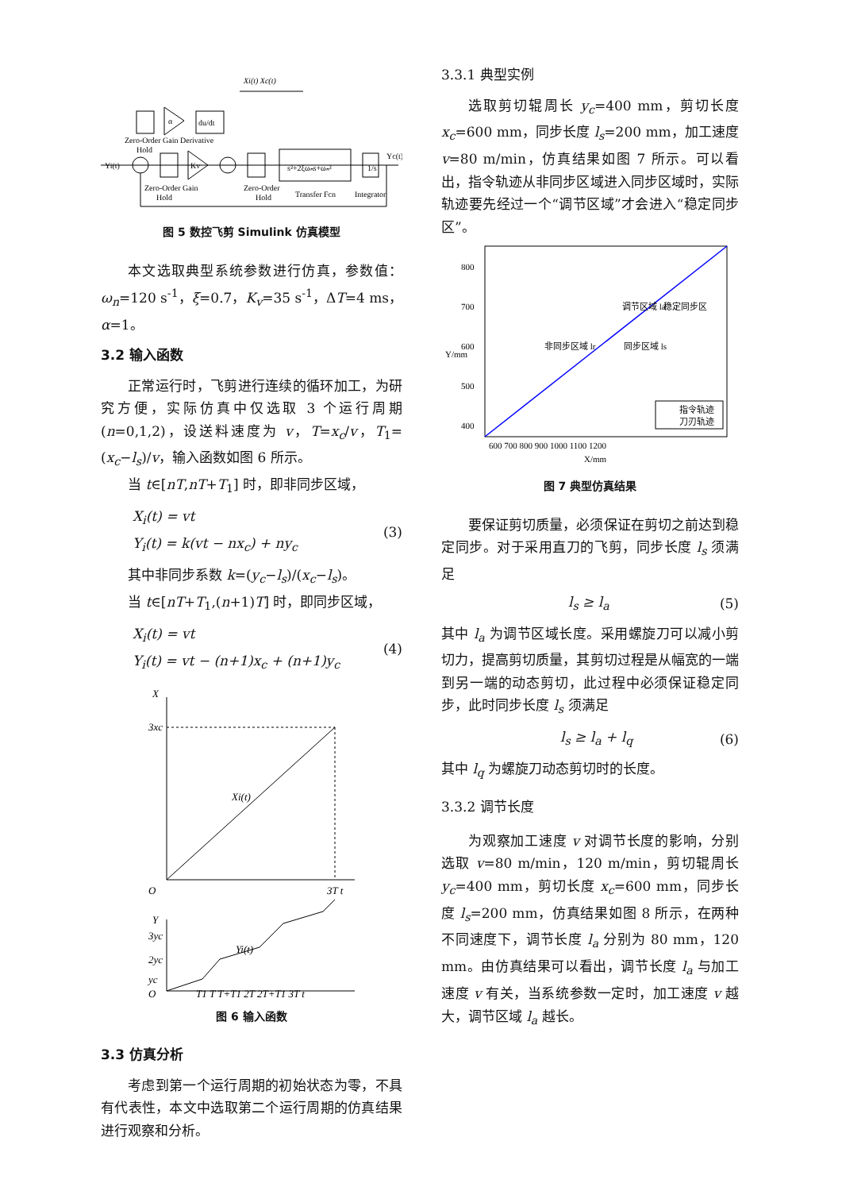Xi(t) Xc(t)
α
du/dt
Zero-Order Gain Derivative
Hold
Yi(t)
Kv
s²+2ξωₙs+ωₙ²
1/s
Yc(t)
Zero-Order Gain
Zero-Order
Hold
Hold
Transfer Fcn
Integrator
图 5 数控飞剪 Simulink 仿真模型
本文选取典型系统参数进行仿真，参数值：ω<sub>n</sub>=120 s<sup>-1</sup>，ξ=0.7，K<sub>v</sub>=35 s<sup>-1</sup>，ΔT=4 ms，α=1。
3.2 输入函数
正常运行时，飞剪进行连续的循环加工，为研究方便，实际仿真中仅选取 3 个运行周期(n=0,1,2)，设送料速度为 v，T=x<sub>c</sub>/v，T<sub>1</sub>=(x<sub>c</sub>−l<sub>s</sub>)/v，输入函数如图 6 所示。
当 t∈[nT,nT+T<sub>1</sub>] 时，即非同步区域，
X<sub>i</sub>(t) = vt
Y<sub>i</sub>(t) = k(vt − nx<sub>c</sub>) + ny<sub>c</sub> (3)
其中非同步系数 k=(y<sub>c</sub>−l<sub>s</sub>)/(x<sub>c</sub>−l<sub>s</sub>)。
当 t∈[nT+T<sub>1</sub>,(n+1)T] 时，即同步区域，
X<sub>i</sub>(t) = vt
Y<sub>i</sub>(t) = vt − (n+1)x<sub>c</sub> + (n+1)y<sub>c</sub> (4)
X
3xc
O
3T t
Xi(t)
Y
3yc
2yc
yc
O
T1 T T+T1 2T 2T+T1 3T t
Yi(t)
图 6 输入函数
3.3 仿真分析
考虑到第一个运行周期的初始状态为零，不具有代表性，本文中选取第二个运行周期的仿真结果进行观察和分析。
3.3.1 典型实例
选取剪切辊周长 y<sub>c</sub>=400 mm，剪切长度 x<sub>c</sub>=600 mm，同步长度 l<sub>s</sub>=200 mm，加工速度 v=80 m/min，仿真结果如图 7 所示。可以看出，指令轨迹从非同步区域进入同步区域时，实际轨迹要先经过一个“调节区域”才会进入“稳定同步区”。
800
700
600
500
400
600 700 800 900 1000 1100 1200
X/mm
Y/mm
非同步区域 lr
同步区域 ls
调节区域 la
稳定同步区
指令轨迹
刀刃轨迹
图 7 典型仿真结果
要保证剪切质量，必须保证在剪切之前达到稳定同步。对于采用直刀的飞剪，同步长度 l<sub>s</sub> 须满足
l<sub>s</sub> ≥ l<sub>a</sub> (5)
其中 l<sub>a</sub> 为调节区域长度。采用螺旋刀可以减小剪切力，提高剪切质量，其剪切过程是从幅宽的一端到另一端的动态剪切，此过程中必须保证稳定同步，此时同步长度 l<sub>s</sub> 须满足
l<sub>s</sub> ≥ l<sub>a</sub> + l<sub>q</sub> (6)
其中 l<sub>q</sub> 为螺旋刀动态剪切时的长度。
3.3.2 调节长度
为观察加工速度 v 对调节长度的影响，分别选取 v=80 m/min，120 m/min，剪切辊周长 y<sub>c</sub>=400 mm，剪切长度 x<sub>c</sub>=600 mm，同步长度 l<sub>s</sub>=200 mm，仿真结果如图 8 所示，在两种不同速度下，调节长度 l<sub>a</sub> 分别为 80 mm，120 mm。由仿真结果可以看出，调节长度 l<sub>a</sub> 与加工速度 v 有关，当系统参数一定时，加工速度 v 越大，调节区域 l<sub>a</sub> 越长。